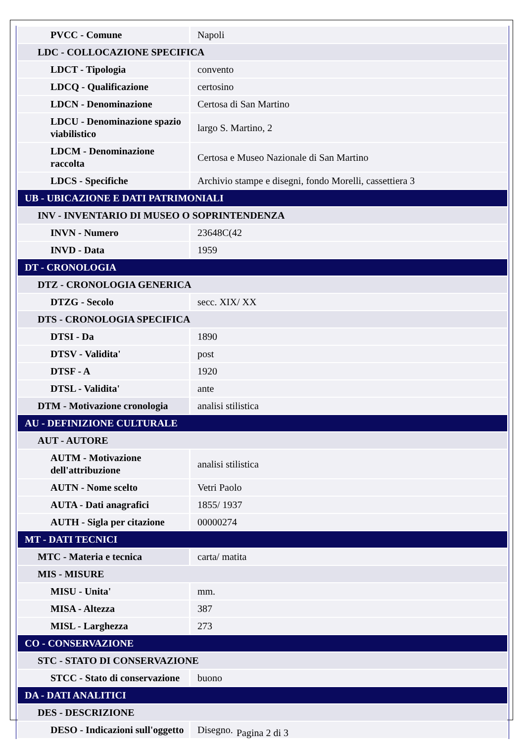| PVCC - Comune | Napoli |
| LDC - COLLOCAZIONE SPECIFICA | |
| LDCT - Tipologia | convento |
| LDCQ - Qualificazione | certosino |
| LDCN - Denominazione | Certosa di San Martino |
| LDCU - Denominazione spazio viabilistico | largo S. Martino, 2 |
| LDCM - Denominazione raccolta | Certosa e Museo Nazionale di San Martino |
| LDCS - Specifiche | Archivio stampe e disegni, fondo Morelli, cassettiera 3 |
| UB - UBICAZIONE E DATI PATRIMONIALI | |
| INV - INVENTARIO DI MUSEO O SOPRINTENDENZA | |
| INVN - Numero | 23648C(42 |
| INVD - Data | 1959 |
| DT - CRONOLOGIA | |
| DTZ - CRONOLOGIA GENERICA | |
| DTZG - Secolo | secc. XIX/ XX |
| DTS - CRONOLOGIA SPECIFICA | |
| DTSI - Da | 1890 |
| DTSV - Validita' | post |
| DTSF - A | 1920 |
| DTSL - Validita' | ante |
| DTM - Motivazione cronologia | analisi stilistica |
| AU - DEFINIZIONE CULTURALE | |
| AUT - AUTORE | |
| AUTM - Motivazione dell'attribuzione | analisi stilistica |
| AUTN - Nome scelto | Vetri Paolo |
| AUTA - Dati anagrafici | 1855/ 1937 |
| AUTH - Sigla per citazione | 00000274 |
| MT - DATI TECNICI | |
| MTC - Materia e tecnica | carta/ matita |
| MIS - MISURE | |
| MISU - Unita' | mm. |
| MISA - Altezza | 387 |
| MISL - Larghezza | 273 |
| CO - CONSERVAZIONE | |
| STC - STATO DI CONSERVAZIONE | |
| STCC - Stato di conservazione | buono |
| DA - DATI ANALITICI | |
| DES - DESCRIZIONE | |
| DESO - Indicazioni sull'oggetto | Disegno. |
Pagina 2 di 3